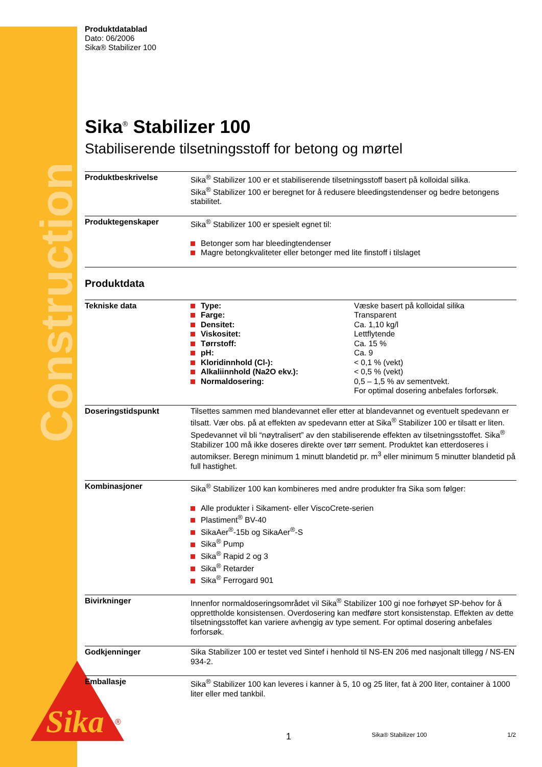Construction
Sika
®
Produktdatablad
Dato: 06/2006
Sika® Stabilizer 100
Sika<sup>®</sup> Stabilizer 100
Stabiliserende tilsetningsstoff for betong og mørtel
| Produktbeskrivelse | Sika<sup>®</sup> Stabilizer 100 er et stabiliserende tilsetningsstoff basert på kolloidal silika. Sika<sup>®</sup> Stabilizer 100 er beregnet for å redusere bleedingstendenser og bedre betongens stabilitet. |
| Produktegenskaper | Sika<sup>®</sup> Stabilizer 100 er spesielt egnet til: Betonger som har bleedingtendenser Magre betongkvaliteter eller betonger med lite finstoff i tilslaget |
Produktdata
| Tekniske data | / Type: / Væske basert på kolloidal silika / / Farge: / Transparent / / Densitet: / Ca. 1,10 kg/l / / Viskositet: / Lettflytende / / Tørrstoff: / Ca. 15 % / / pH: / Ca. 9 / / Kloridinnhold (Cl-): / < 0,1 % (vekt) / / Alkaliinnhold (Na2O ekv.): / < 0,5 % (vekt) / / Normaldosering: / 0,5 – 1,5 % av sementvekt. For optimal dosering anbefales forforsøk. / |
| Doseringstidspunkt | Tilsettes sammen med blandevannet eller etter at blandevannet og eventuelt spedevann er tilsatt. Vær obs. på at effekten av spedevann etter at Sika<sup>®</sup> Stabilizer 100 er tilsatt er liten. Spedevannet vil bli “nøytralisert” av den stabiliserende effekten av tilsetningsstoffet. Sika<sup>®</sup> Stabilizer 100 må ikke doseres direkte over tørr sement. Produktet kan etterdoseres i automikser. Beregn minimum 1 minutt blandetid pr. m<sup>3</sup> eller minimum 5 minutter blandetid på full hastighet. |
| Kombinasjoner | Sika<sup>®</sup> Stabilizer 100 kan kombineres med andre produkter fra Sika som følger: Alle produkter i Sikament- eller ViscoCrete-serien Plastiment<sup>®</sup> BV-40 SikaAer<sup>®</sup>-15b og SikaAer<sup>®</sup>-S Sika<sup>®</sup> Pump Sika<sup>®</sup> Rapid 2 og 3 Sika<sup>®</sup> Retarder Sika<sup>®</sup> Ferrogard 901 |
| Bivirkninger | Innenfor normaldoseringsområdet vil Sika<sup>®</sup> Stabilizer 100 gi noe forhøyet SP-behov for å opprettholde konsistensen. Overdosering kan medføre stort konsistenstap. Effekten av dette tilsetningsstoffet kan variere avhengig av type sement. For optimal dosering anbefales forforsøk. |
| Godkjenninger | Sika Stabilizer 100 er testet ved Sintef i henhold til NS-EN 206 med nasjonalt tillegg / NS-EN 934-2. |
| Emballasje | Sika<sup>®</sup> Stabilizer 100 kan leveres i kanner à 5, 10 og 25 liter, fat à 200 liter, container à 1000 liter eller med tankbil. |
1 Sika® Stabilizer 100 1/2